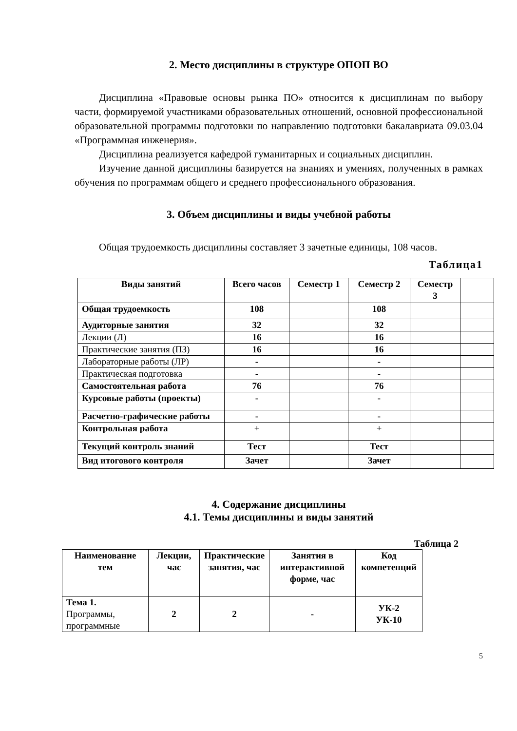2. Место дисциплины в структуре ОПОП ВО
Дисциплина «Правовые основы рынка ПО» относится к дисциплинам по выбору части, формируемой участниками образовательных отношений, основной профессиональной образовательной программы подготовки по направлению подготовки бакалавриата 09.03.04 «Программная инженерия».
Дисциплина реализуется кафедрой гуманитарных и социальных дисциплин.
Изучение данной дисциплины базируется на знаниях и умениях, полученных в рамках обучения по программам общего и среднего профессионального образования.
3. Объем дисциплины и виды учебной работы
Общая трудоемкость дисциплины составляет 3 зачетные единицы, 108 часов.
Таблица1
| Виды занятий | Всего часов | Семестр 1 | Семестр 2 | Семестр 3 | |
| --- | --- | --- | --- | --- | --- |
| Общая трудоемкость | 108 | | 108 | | |
| Аудиторные занятия | 32 | | 32 | | |
| Лекции (Л) | 16 | | 16 | | |
| Практические занятия (ПЗ) | 16 | | 16 | | |
| Лабораторные работы (ЛР) | - | | - | | |
| Практическая подготовка | - | | - | | |
| Самостоятельная работа | 76 | | 76 | | |
| Курсовые работы (проекты) | - | | - | | |
| Расчетно-графические работы | - | | - | | |
| Контрольная работа | + | | + | | |
| Текущий контроль знаний | Тест | | Тест | | |
| Вид итогового контроля | Зачет | | Зачет | | |
4. Содержание дисциплины
4.1. Темы дисциплины и виды занятий
Таблица 2
| Наименование тем | Лекции, час | Практические занятия, час | Занятия в интерактивной форме, час | Код компетенций |
| --- | --- | --- | --- | --- |
| Тема 1. Программы, программные | 2 | 2 | - | УК-2 УК-10 |
5